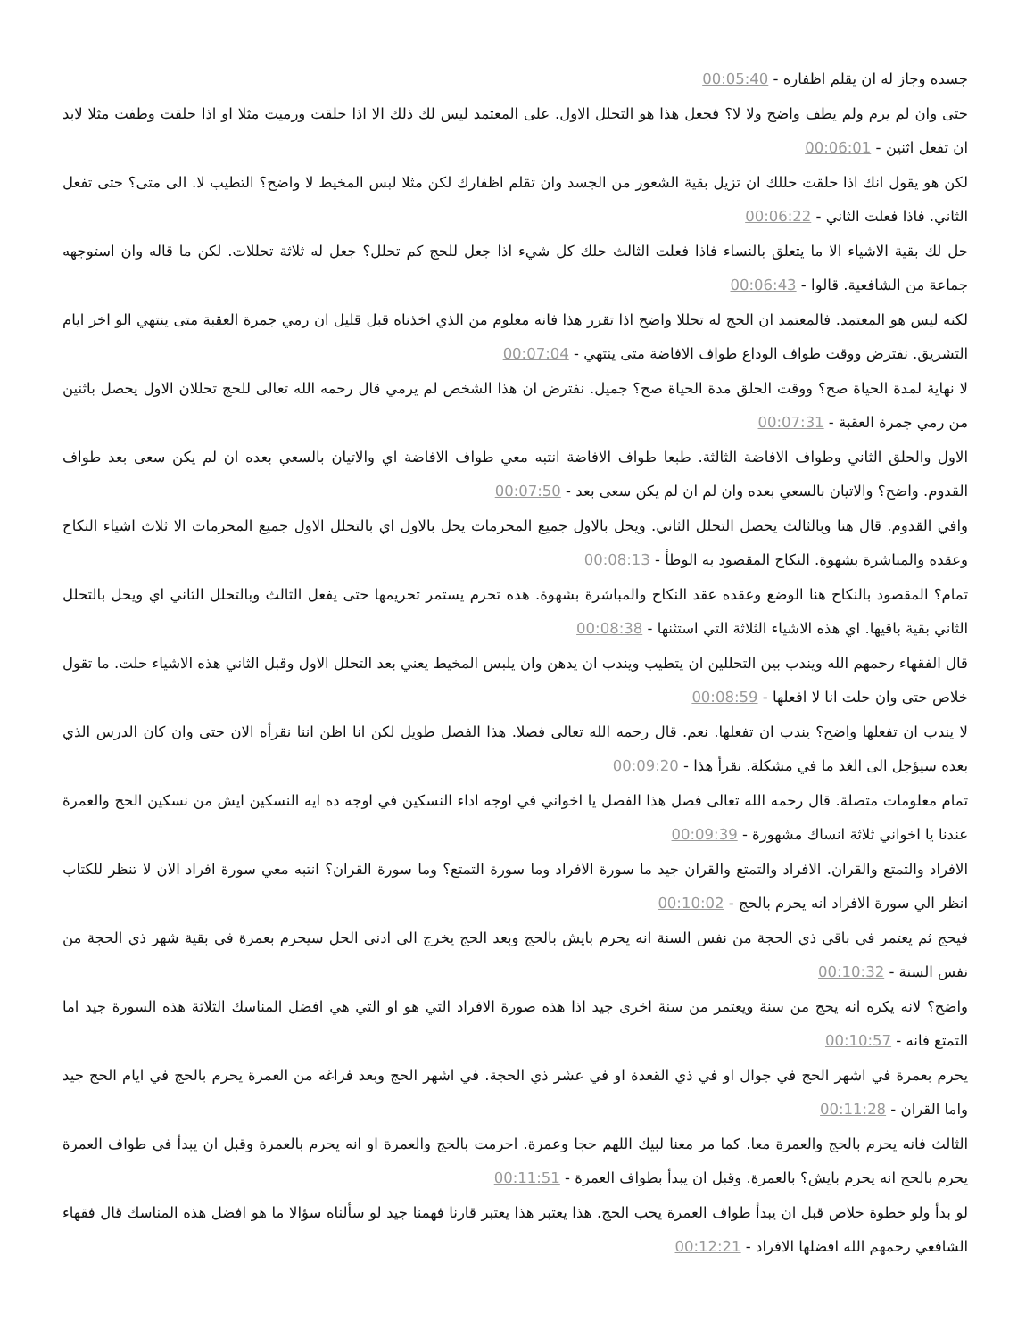جسده وجاز له ان يقلم اظفاره - 00:05:40
حتى وان لم يرم ولم يطف واضح ولا لا؟ فجعل هذا هو التحلل الاول. على المعتمد ليس لك ذلك الا اذا حلقت ورميت مثلا او اذا حلقت وطفت مثلا لابد ان تفعل اثنين - 00:06:01
لكن هو يقول انك اذا حلقت حللك ان تزيل بقية الشعور من الجسد وان تقلم اظفارك لكن مثلا لبس المخيط لا واضح؟ التطيب لا. الى متى؟ حتى تفعل الثاني. فاذا فعلت الثاني - 00:06:22
حل لك بقية الاشياء الا ما يتعلق بالنساء فاذا فعلت الثالث حلك كل شيء اذا جعل للحج كم تحلل؟ جعل له ثلاثة تحللات. لكن ما قاله وان استوجهه جماعة من الشافعية. قالوا - 00:06:43
لكنه ليس هو المعتمد. فالمعتمد ان الحج له تحللا واضح اذا تقرر هذا فانه معلوم من الذي اخذناه قبل قليل ان رمي جمرة العقبة متى ينتهي الو اخر ايام التشريق. نفترض ووقت طواف الوداع طواف الافاضة متى ينتهي - 00:07:04
لا نهاية لمدة الحياة صح؟ ووقت الحلق مدة الحياة صح؟ جميل. نفترض ان هذا الشخص لم يرمي قال رحمه الله تعالى للحج تحللان الاول يحصل باثنين من رمي جمرة العقبة - 00:07:31
الاول والحلق الثاني وطواف الافاضة الثالثة. طبعا طواف الافاضة انتبه معي طواف الافاضة اي والاتيان بالسعي بعده ان لم يكن سعى بعد طواف القدوم. واضح؟ والاتيان بالسعي بعده وان لم ان لم يكن سعى بعد - 00:07:50
وافي القدوم. قال هنا وبالثالث يحصل التحلل الثاني. ويحل بالاول جميع المحرمات يحل بالاول اي بالتحلل الاول جميع المحرمات الا ثلاث اشياء النكاح وعقده والمباشرة بشهوة. النكاح المقصود به الوطأ - 00:08:13
تمام؟ المقصود بالنكاح هنا الوضع وعقده عقد النكاح والمباشرة بشهوة. هذه تحرم يستمر تحريمها حتى يفعل الثالث وبالتحلل الثاني اي ويحل بالتحلل الثاني بقية باقيها. اي هذه الاشياء الثلاثة التي استثنها - 00:08:38
قال الفقهاء رحمهم الله ويندب بين التحللين ان يتطيب ويندب ان يدهن وان يلبس المخيط يعني بعد التحلل الاول وقبل الثاني هذه الاشياء حلت. ما تقول خلاص حتى وان حلت انا لا افعلها - 00:08:59
لا يندب ان تفعلها واضح؟ يندب ان تفعلها. نعم. قال رحمه الله تعالى فصلا. هذا الفصل طويل لكن انا اظن اننا نقرأه الان حتى وان كان الدرس الذي بعده سيؤجل الى الغد ما في مشكلة. نقرأ هذا - 00:09:20
تمام معلومات متصلة. قال رحمه الله تعالى فصل هذا الفصل يا اخواني في اوجه اداء النسكين في اوجه ده ايه النسكين ايش من نسكين الحج والعمرة عندنا يا اخواني ثلاثة انساك مشهورة - 00:09:39
الافراد والتمتع والقران. الافراد والتمتع والقران جيد ما سورة الافراد وما سورة التمتع؟ وما سورة القران؟ انتبه معي سورة افراد الان لا تنظر للكتاب انظر الي سورة الافراد انه يحرم بالحج - 00:10:02
فيحج ثم يعتمر في باقي ذي الحجة من نفس السنة انه يحرم بايش بالحج وبعد الحج يخرج الى ادنى الحل سيحرم بعمرة في بقية شهر ذي الحجة من نفس السنة - 00:10:32
واضح؟ لانه يكره انه يحج من سنة ويعتمر من سنة اخرى جيد اذا هذه صورة الافراد التي هو او التي هي افضل المناسك الثلاثة هذه السورة جيد اما التمتع فانه - 00:10:57
يحرم بعمرة في اشهر الحج في جوال او في ذي القعدة او في عشر ذي الحجة. في اشهر الحج وبعد فراغه من العمرة يحرم بالحج في ايام الحج جيد واما القران - 00:11:28
الثالث فانه يحرم بالحج والعمرة معا. كما مر معنا لبيك اللهم حجا وعمرة. احرمت بالحج والعمرة او انه يحرم بالعمرة وقبل ان يبدأ في طواف العمرة يحرم بالحج انه يحرم بايش؟ بالعمرة. وقبل ان يبدأ بطواف العمرة - 00:11:51
لو بدأ ولو خطوة خلاص قبل ان يبدأ طواف العمرة يحب الحج. هذا يعتبر هذا يعتبر قارنا فهمنا جيد لو سألناه سؤالا ما هو افضل هذه المناسك قال فقهاء الشافعي رحمهم الله افضلها الافراد - 00:12:21